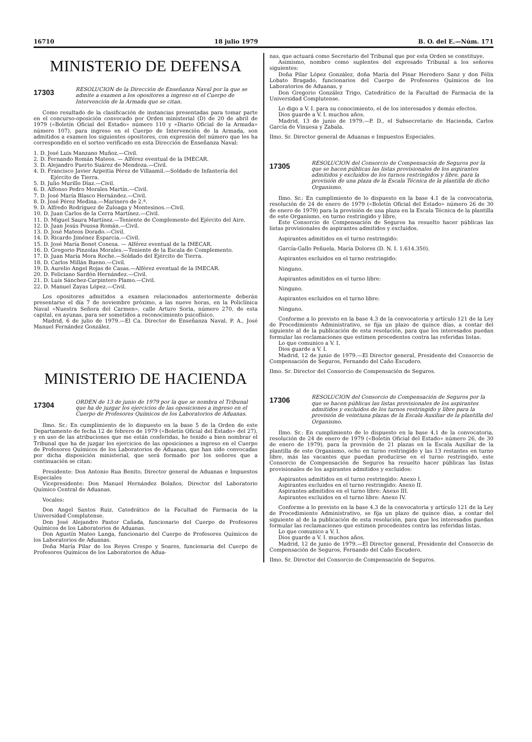16710 18 julio 1979 B. O. del E.—Núm. 171
MINISTERIO DE DEFENSA
17303 RESOLUCION de la Dirección de Enseñanza Naval por la que se admite a examen a los opositores a ingreso en el Cuerpo de Intervención de la Armada que se citan.
Como resultado de la clasificación de instancias presentadas para tomar parte en el concurso-oposición convocado por Orden ministerial (D) de 20 de abril de 1979 («Boletín Oficial del Estado» número 110 y «Diario Oficial de la Armada» número 107), para ingreso en el Cuerpo de Intervención de la Armada, son admitidos a examen los siguientes opositores, con expresión del número que les ha correspondido en el sorteo verificado en esta Dirección de Enseñanza Naval:
1. D. José Luis Manzano Muñoz.—Civil.
2. D. Fernando Román Mateos. — Alférez eventual de la IMECAR.
3. D. Alejandro Puerto Suárez de Mendoza.—Civil.
4. D. Francisco Javier Azpeitia Pérez de Villaamil.—Soldado de Infantería del Ejército de Tierra.
5. D. Julio Murillo Díaz.—Civil.
6. D. Alfonso Pedro Morales Martín.—Civil.
7. D. José María Blasco Hernández.—Civil.
8. D. José Pérez Medina.—Marinero de 2.ª.
9. D. Alfredo Rodríguez de Zuloaga y Montesinos.—Civil.
10. D. Juan Carlos de la Cerra Martínez.—Civil.
11. D. Miguel Saura Martínez.—Teniente de Complemento del Ejército del Aire.
12. D. Juan Jesús Poussa Román.—Civil.
13. D. José Mateos Dorado.—Civil.
14. D. Ricardo Jiménez Esparcia.—Civil.
15. D. José María Bonet Conesa. — Alférez eventual de la IMECAR.
16. D. Gregorio Pinzolas Morales.—Teniente de la Escala de Complemento.
17. D. Juan María Mora Roche.—Soldado del Ejército de Tierra.
18. D. Carlos Millán Bueno.—Civil.
19. D. Aurelio Angel Rojas de Casas.—Alférez eventual de la IMECAR.
20. D. Feliciano Sardón Hernández.—Civil.
21. D. Luis Sánchez-Carpintero Plamo.—Civil.
22. D. Manuel Zayas López.—Civil.
Los opositores admitidos a examen relacionados anteriormente deberán presentarse el día 7 de noviembre próximo, a las nueve horas, en la Policlínica Naval «Nuestra Señora del Carmen», calle Arturo Soria, número 270, de esta capital, en ayunas, para ser sometidos a reconocimiento psicofísico.
Madrid, 6 de julio de 1979.—El Ca. Director de Enseñanza Naval, P. A., José Manuel Fernández González.
MINISTERIO DE HACIENDA
17304 ORDEN de 13 de junio de 1979 por la que se nombra el Tribunal que ha de juzgar los ejercicios de las oposiciones a ingreso en el Cuerpo de Profesores Químicos de los Laboratorios de Aduanas.
Ilmo. Sr.: En cumplimiento de lo dispuesto en la base 5 de la Orden de este Departamento de fecha 12 de febrero de 1979 («Boletín Oficial del Estado» del 27), y en uso de las atribuciones que me están conferidas, he tenido a bien nombrar el Tribunal que ha de juzgar los ejercicios de las oposiciones a ingreso en el Cuerpo de Profesores Químicos de los Laboratorios de Aduanas, que han sido convocadas por dicha disposición ministerial, que será formado por los señores que a continuación se citan:
Presidente: Don Antonio Rua Benito, Director general de Aduanas e Impuestos Especiales
Vicepresidente: Don Manuel Hernández Bolaños, Director del Laboratorio Químico Central de Aduanas.
Vocales:
Don Angel Santos Ruiz, Catedrático de la Facultad de Farmacia de la Universidad Complutense.
Don José Alejandro Pastor Cañada, funcionario del Cuerpo de Profesores Químicos de los Laboratorios de Aduanas.
Don Agustín Mateo Langa, funcionario del Cuerpo de Profesores Químicos de los Laboratorios de Aduanas.
Doña María Pilar de los Reyes Crespo y Soares, funcionaria del Cuerpo de Profesores Químicos de los Laboratorios de Adua-
nas, que actuará como Secretario del Tribunal que por esta Orden se constituye.
Asimismo, nombro como suplentes del expresado Tribunal a los señores siguientes:
Doña Pilar López González, doña María del Pinar Heredero Sanz y don Félix Lobato Bragado, funcionarios del Cuerpo de Profesores Químicos de los Laboratorios de Aduanas, y
Don Gregorio González Trigo, Catedrático de la Facultad de Farmacia de la Universidad Complutense.
Lo digo a V. I. para su conocimiento, el de los interesados y demás efectos.
Dios guarde a V. I. muchos años.
Madrid, 13 de junio de 1979.—P. D., el Subsecretario de Hacienda, Carlos García de Vinuesa y Zabala.
Ilmo. Sr. Director general de Aduanas e Impuestos Especiales.
17305 RESOLUCION del Consorcio de Compensación de Seguros por la que se hacen públicas las listas provisionales de los aspirantes admitidos y excluidos de los turnos restringidos y libre, para la provisión de una plaza de la Escala Técnica de la plantilla de dicho Organismo.
Ilmo. Sr.: En cumplimiento de lo dispuesto en la base 4.1 de la convocatoria, resolución de 24 de enero de 1979 («Boletín Oficial del Estado» número 26 de 30 de enero de 1979) para la provisión de una plaza en la Escala Técnica de la plantilla de este Organismo, en turno restringido y libre,
Este Consorcio de Compensación de Seguros ha resuelto hacer públicas las listas provisionales de aspirantes admitidos y excluidos.
Aspirantes admitidos en el turno restringido:
García-Gallo Peñuela, María Dolores (D. N. I. 1.614.350).
Aspirantes excluidos en el turno restringido:
Ninguno.
Aspirantes admitidos en el turno libre:
Ninguno.
Aspirantes excluidos en el turno libre:
Ninguno.
Conforme a lo previsto en la base 4.3 de la convocatoria y artículo 121 de la Ley de Procedimiento Administrativo, se fija un plazo de quince días, a contar del siguiente al de la publicación de esta resolución, para que los interesados puedan formular las reclamaciones que estimen procedentes contra las referidas listas.
Lo que comunico a V. I.
Dios guarde a V. I.
Madrid, 12 de junio de 1979.—El Director general, Presidente del Consorcio de Compensación de Seguros, Fernando del Caño Escudero.
Ilmo. Sr. Director del Consorcio de Compensación de Seguros.
17306 RESOLUCION del Consorcio de Compensación de Seguros por la que se hacen públicas las listas provisionales de los aspirantes admitidos y excluidos de los turnos restringido y libre para la provisión de veintiuna plazas de la Escala Auxiliar de la plantilla del Organismo.
Ilmo. Sr.: En cumplimiento de lo dispuesto en la base 4.1 de la convocatoria, resolución de 24 de enero de 1979 («Boletín Oficial del Estado» número 26, de 30 de enero de 1979), para la provisión de 21 plazas en la Escala Auxiliar de la plantilla de este Organismo, ocho en turno restringido y las 13 restantes en turno libre, más las vacantes que puedan producirse en el turno restringido, este Consorcio de Compensación de Seguros ha resuelto hacer públicas las listas provisionales de los aspirantes admitidos y excluidos:
Aspirantes admitidos en el turno restringido: Anexo I.
Aspirantes excluidos en el turno restringido: Anexo II.
Aspirantes admitidos en el turno libre: Anexo III.
Aspirantes excluidos en el turno libre: Anexo IV.
Conforme a lo previsto en la base 4.3 de la convocatoria y artículo 121 de la Ley de Procedimiento Administrativo, se fija un plazo de quince días, a contar del siguiente al de la publicación de esta resolución, para que los interesados puedan formular las reclamaciones que estimen procedentes contra las referidas listas.
Lo que comunico a V. I.
Dios guarde a V. I. muchos años.
Madrid, 12 de junio de 1979.—El Director general, Presidente del Consorcio de Compensación de Seguros, Fernando del Caño Escudero.
Ilmo. Sr. Director del Consorcio de Compensación de Seguros.